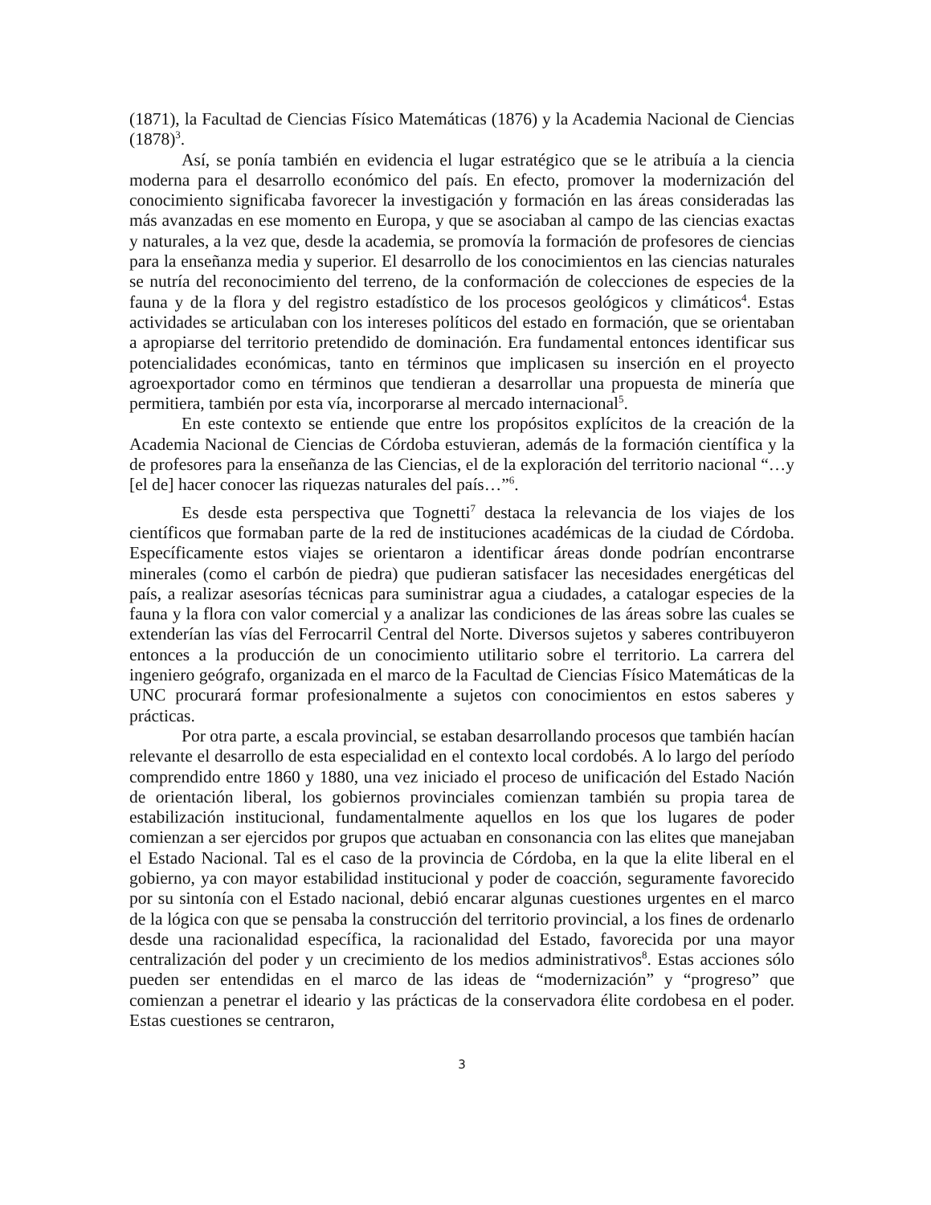(1871), la Facultad de Ciencias Físico Matemáticas (1876) y la Academia Nacional de Ciencias (1878)<sup>3</sup>.
Así, se ponía también en evidencia el lugar estratégico que se le atribuía a la ciencia moderna para el desarrollo económico del país. En efecto, promover la modernización del conocimiento significaba favorecer la investigación y formación en las áreas consideradas las más avanzadas en ese momento en Europa, y que se asociaban al campo de las ciencias exactas y naturales, a la vez que, desde la academia, se promovía la formación de profesores de ciencias para la enseñanza media y superior. El desarrollo de los conocimientos en las ciencias naturales se nutría del reconocimiento del terreno, de la conformación de colecciones de especies de la fauna y de la flora y del registro estadístico de los procesos geológicos y climáticos<sup>4</sup>. Estas actividades se articulaban con los intereses políticos del estado en formación, que se orientaban a apropiarse del territorio pretendido de dominación. Era fundamental entonces identificar sus potencialidades económicas, tanto en términos que implicasen su inserción en el proyecto agroexportador como en términos que tendieran a desarrollar una propuesta de minería que permitiera, también por esta vía, incorporarse al mercado internacional<sup>5</sup>.
En este contexto se entiende que entre los propósitos explícitos de la creación de la Academia Nacional de Ciencias de Córdoba estuvieran, además de la formación científica y la de profesores para la enseñanza de las Ciencias, el de la exploración del territorio nacional “…y [el de] hacer conocer las riquezas naturales del país…”<sup>6</sup>.
Es desde esta perspectiva que Tognetti<sup>7</sup> destaca la relevancia de los viajes de los científicos que formaban parte de la red de instituciones académicas de la ciudad de Córdoba. Específicamente estos viajes se orientaron a identificar áreas donde podrían encontrarse minerales (como el carbón de piedra) que pudieran satisfacer las necesidades energéticas del país, a realizar asesorías técnicas para suministrar agua a ciudades, a catalogar especies de la fauna y la flora con valor comercial y a analizar las condiciones de las áreas sobre las cuales se extenderían las vías del Ferrocarril Central del Norte. Diversos sujetos y saberes contribuyeron entonces a la producción de un conocimiento utilitario sobre el territorio. La carrera del ingeniero geógrafo, organizada en el marco de la Facultad de Ciencias Físico Matemáticas de la UNC procurará formar profesionalmente a sujetos con conocimientos en estos saberes y prácticas.
Por otra parte, a escala provincial, se estaban desarrollando procesos que también hacían relevante el desarrollo de esta especialidad en el contexto local cordobés. A lo largo del período comprendido entre 1860 y 1880, una vez iniciado el proceso de unificación del Estado Nación de orientación liberal, los gobiernos provinciales comienzan también su propia tarea de estabilización institucional, fundamentalmente aquellos en los que los lugares de poder comienzan a ser ejercidos por grupos que actuaban en consonancia con las elites que manejaban el Estado Nacional. Tal es el caso de la provincia de Córdoba, en la que la elite liberal en el gobierno, ya con mayor estabilidad institucional y poder de coacción, seguramente favorecido por su sintonía con el Estado nacional, debió encarar algunas cuestiones urgentes en el marco de la lógica con que se pensaba la construcción del territorio provincial, a los fines de ordenarlo desde una racionalidad específica, la racionalidad del Estado, favorecida por una mayor centralización del poder y un crecimiento de los medios administrativos<sup>8</sup>. Estas acciones sólo pueden ser entendidas en el marco de las ideas de “modernización” y “progreso” que comienzan a penetrar el ideario y las prácticas de la conservadora élite cordobesa en el poder. Estas cuestiones se centraron,
3